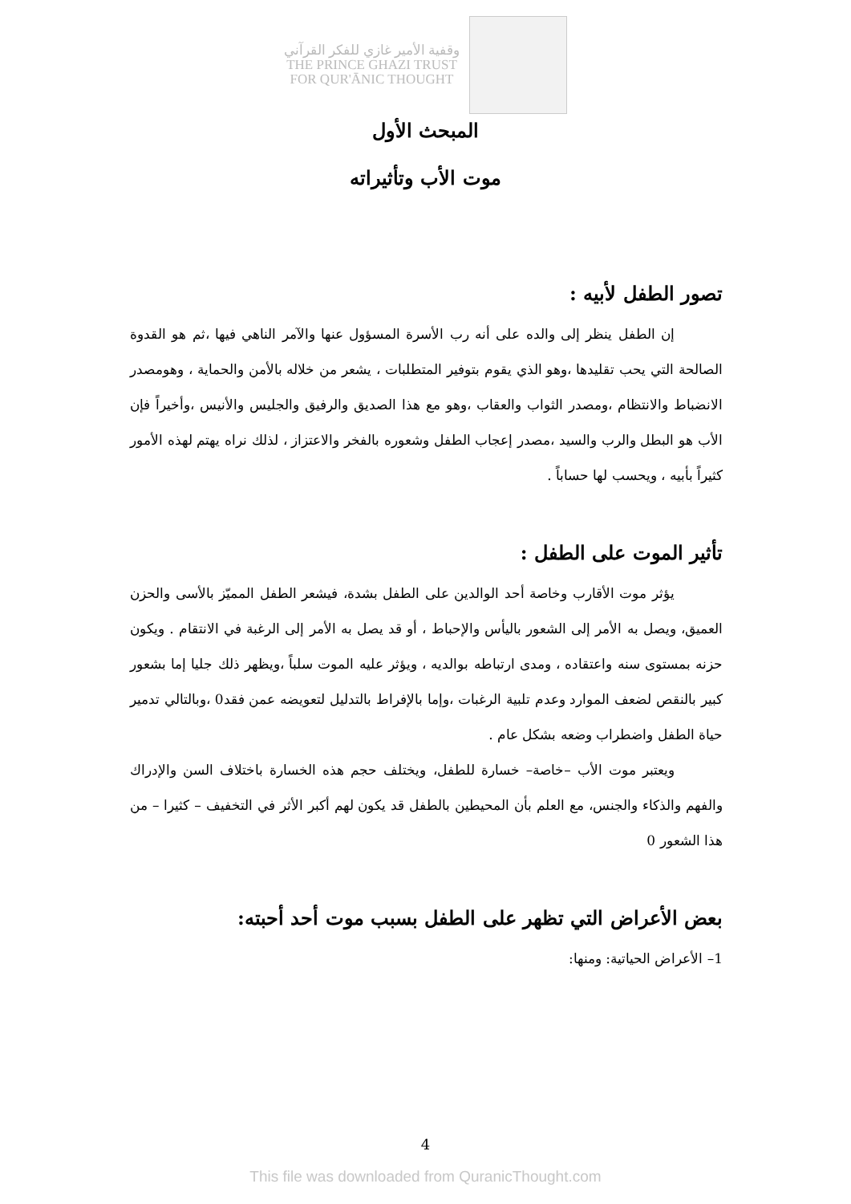وقفية الأمير غازي للفكر القرآني
THE PRINCE GHAZI TRUST
FOR QUR'ĀNIC THOUGHT
المبحث الأول
موت الأب وتأثيراته
تصور الطفل لأبيه :
إن الطفل ينظر إلى والده على أنه رب الأسرة المسؤول عنها والآمر الناهي فيها ،ثم هو القدوة الصالحة التي يحب تقليدها ،وهو الذي يقوم بتوفير المتطلبات ، يشعر من خلاله بالأمن والحماية ، وهومصدر الانضباط والانتظام ،ومصدر الثواب والعقاب ،وهو مع هذا الصديق والرفيق والجليس والأنيس ،وأخيراً فإن الأب هو البطل والرب والسيد ،مصدر إعجاب الطفل وشعوره بالفخر والاعتزاز ، لذلك نراه يهتم لهذه الأمور كثيراً بأبيه ، ويحسب لها حساباً .
تأثير الموت على الطفل :
يؤثر موت الأقارب وخاصة أحد الوالدين على الطفل بشدة، فيشعر الطفل المميّز بالأسى والحزن العميق، ويصل به الأمر إلى الشعور باليأس والإحباط ، أو قد يصل به الأمر إلى الرغبة في الانتقام . ويكون حزنه بمستوى سنه واعتقاده ، ومدى ارتباطه بوالديه ، ويؤثر عليه الموت سلباً ،ويظهر ذلك جليا إما بشعور كبير بالنقص لضعف الموارد وعدم تلبية الرغبات ،وإما بالإفراط بالتدليل لتعويضه عمن فقد0 ،وبالتالي تدمير حياة الطفل واضطراب وضعه بشكل عام .
ويعتبر موت الأب –خاصة– خسارة للطفل، ويختلف حجم هذه الخسارة باختلاف السن والإدراك والفهم والذكاء والجنس، مع العلم بأن المحيطين بالطفل قد يكون لهم أكبر الأثر في التخفيف – كثيرا – من هذا الشعور 0
بعض الأعراض التي تظهر على الطفل بسبب موت أحد أحبته:
1– الأعراض الحياتية: ومنها:
4
This file was downloaded from QuranicThought.com